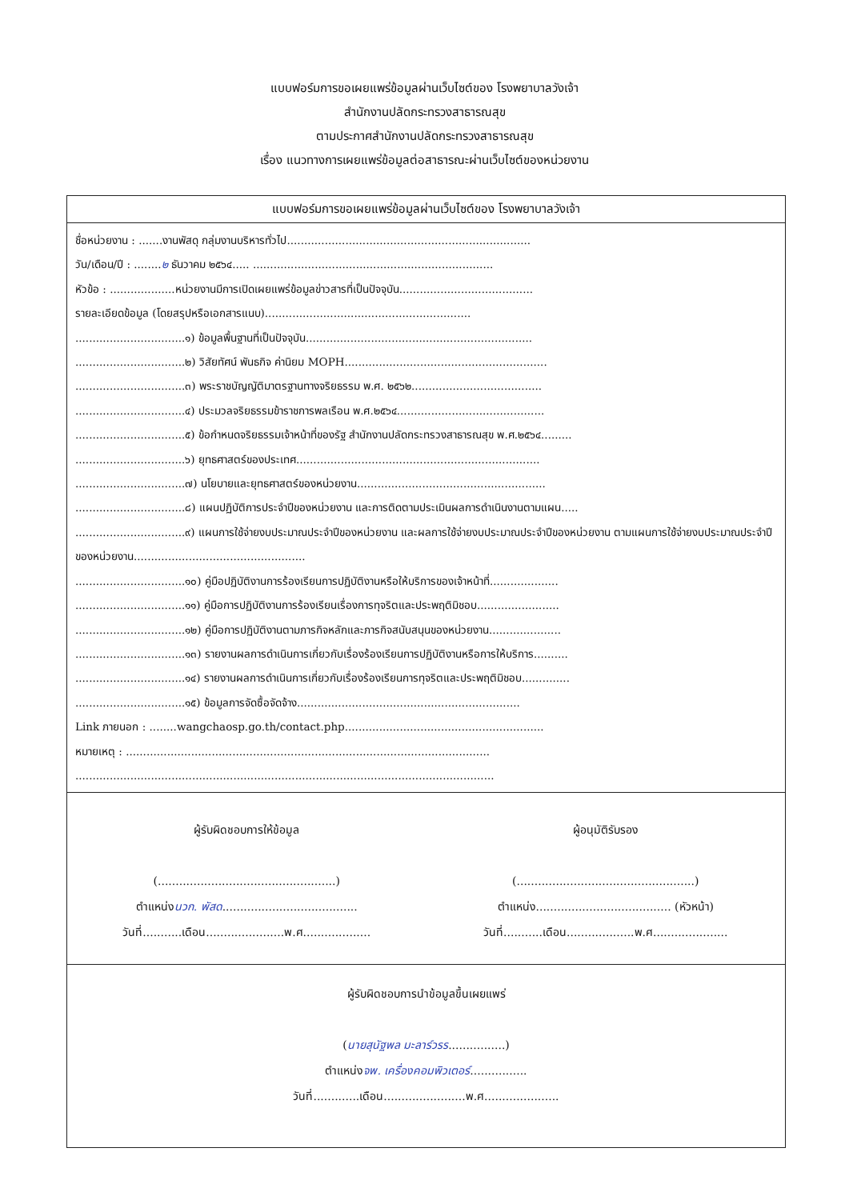แบบฟอร์มการขอเผยแพร่ข้อมูลผ่านเว็บไซต์ของ โรงพยาบาลวังเจ้า
สำนักงานปลัดกระทรวงสาธารณสุข
ตามประกาศสำนักงานปลัดกระทรวงสาธารณสุข
เรื่อง แนวทางการเผยแพร่ข้อมูลต่อสาธารณะผ่านเว็บไซต์ของหน่วยงาน
แบบฟอร์มการขอเผยแพร่ข้อมูลผ่านเว็บไซต์ของ โรงพยาบาลวังเจ้า
ชื่อหน่วยงาน : .......งานพัสดุ กลุ่มงานบริหารทั่วไป.......................................................................
วัน/เดือน/ปี : ........๒ ธันวาคม ๒๕๖๔..... ......................................................................
หัวข้อ : ...................หน่วยงานมีการเปิดเผยแพร่ข้อมูลข่าวสารที่เป็นปัจจุบัน.......................................
รายละเอียดข้อมูล (โดยสรุปหรือเอกสารแนบ)............................................................
................................๑) ข้อมูลพื้นฐานที่เป็นปัจจุบัน..................................................................
................................๒) วิสัยทัศน์ พันธกิจ ค่านิยม MOPH...........................................................
................................๓) พระราชบัญญัติมาตรฐานทางจริยธรรม พ.ศ. ๒๕๖๒......................................
................................๔) ประมวลจริยธรรมข้าราชการพลเรือน พ.ศ.๒๕๖๔...........................................
................................๕) ข้อกำหนดจริยธรรมเจ้าหน้าที่ของรัฐ สำนักงานปลัดกระทรวงสาธารณสุข พ.ศ.๒๕๖๔.........
................................๖) ยุทธศาสตร์ของประเทศ.......................................................................
................................๗) นโยบายและยุทธศาสตร์ของหน่วยงาน.......................................................
................................๘) แผนปฏิบัติการประจำปีของหน่วยงาน และการติดตามประเมินผลการดำเนินงานตามแผน.....
................................๙) แผนการใช้จ่ายงบประมาณประจำปีของหน่วยงาน และผลการใช้จ่ายงบประมาณประจำปีของหน่วยงาน ตามแผนการใช้จ่ายงบประมาณประจำปีของหน่วยงาน..................................................
................................๑๐) คู่มือปฏิบัติงานการร้องเรียนการปฏิบัติงานหรือให้บริการของเจ้าหน้าที่....................
................................๑๑) คู่มือการปฏิบัติงานการร้องเรียนเรื่องการทุจริตและประพฤติมิชอบ........................
................................๑๒) คู่มือการปฏิบัติงานตามภารกิจหลักและภารกิจสนับสนุนของหน่วยงาน.....................
................................๑๓) รายงานผลการดำเนินการเกี่ยวกับเรื่องร้องเรียนการปฏิบัติงานหรือการให้บริการ..........
................................๑๔) รายงานผลการดำเนินการเกี่ยวกับเรื่องร้องเรียนการทุจริตและประพฤติมิชอบ..............
................................๑๕) ข้อมูลการจัดซื้อจัดจ้าง.................................................................
Link ภายนอก : ........wangchaosp.go.th/contact.php..........................................................
หมายเหตุ : ..........................................................................................................
..........................................................................................................................
ผู้รับผิดชอบการให้ข้อมูล
(..................................................)
ตำแหน่งนวก. พัสด......................................
วันที่...........เดือน......................พ.ศ...................
ผู้อนุมัติรับรอง
(..................................................)
ตำแหน่ง...................................... (หัวหน้า)
วันที่...........เดือน...................พ.ศ.....................
ผู้รับผิดชอบการนำข้อมูลขึ้นเผยแพร่
(นายสุนัฐพล มะลาร์วรร................)
ตำแหน่งจพ. เครื่องคอมพิวเตอร์................
วันที่.............เดือน.......................พ.ศ.....................